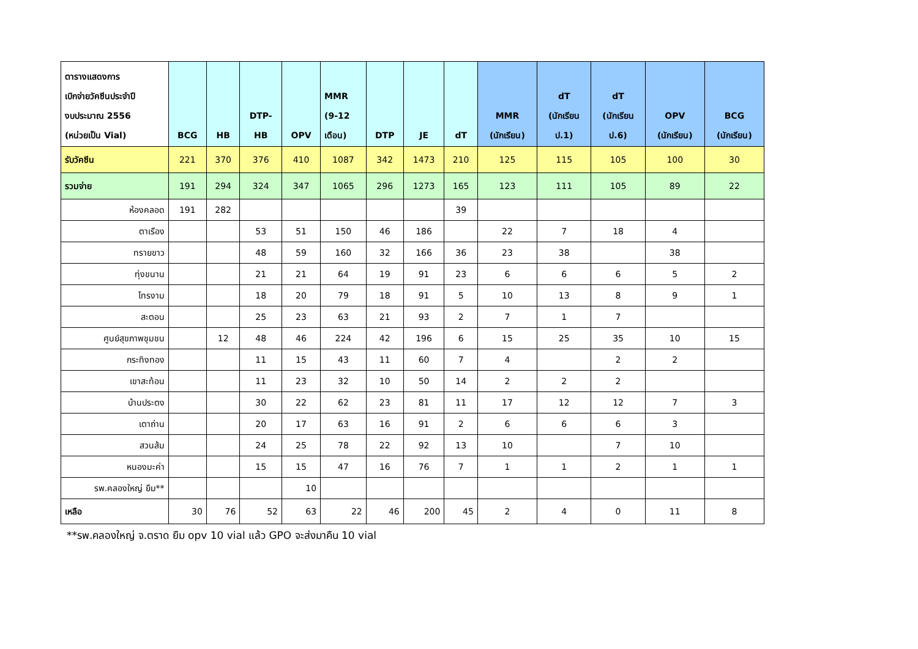| ตารางแสดงการ เบิกจ่ายวัคซีนประจำปี งบประมาณ 2556 (หน่วยเป็น Vial) | BCG | HB | DTP- HB | OPV | MMR (9-12 เดือน) | DTP | JE | dT | MMR (นักเรียน) | dT (นักเรียน ป.1) | dT (นักเรียน ป.6) | OPV (นักเรียน) | BCG (นักเรียน) |
| --- | --- | --- | --- | --- | --- | --- | --- | --- | --- | --- | --- | --- | --- |
| รับวัคซีน | 221 | 370 | 376 | 410 | 1087 | 342 | 1473 | 210 | 125 | 115 | 105 | 100 | 30 |
| รวมจ่าย | 191 | 294 | 324 | 347 | 1065 | 296 | 1273 | 165 | 123 | 111 | 105 | 89 | 22 |
| ห้องคลอด | 191 | 282 | | | | | | 39 | | | | | |
| ตาเรือง | | | 53 | 51 | 150 | 46 | 186 | | 22 | 7 | 18 | 4 | |
| ทรายขาว | | | 48 | 59 | 160 | 32 | 166 | 36 | 23 | 38 | | 38 | |
| ทุ่งขนาน | | | 21 | 21 | 64 | 19 | 91 | 23 | 6 | 6 | 6 | 5 | 2 |
| ไทรงาม | | | 18 | 20 | 79 | 18 | 91 | 5 | 10 | 13 | 8 | 9 | 1 |
| สะตอน | | | 25 | 23 | 63 | 21 | 93 | 2 | 7 | 1 | 7 | | |
| ศูนย์สุขภาพชุมชน | | 12 | 48 | 46 | 224 | 42 | 196 | 6 | 15 | 25 | 35 | 10 | 15 |
| กระทิงทอง | | | 11 | 15 | 43 | 11 | 60 | 7 | 4 | | 2 | 2 | |
| เขาสะท้อน | | | 11 | 23 | 32 | 10 | 50 | 14 | 2 | 2 | 2 | | |
| บ้านประตง | | | 30 | 22 | 62 | 23 | 81 | 11 | 17 | 12 | 12 | 7 | 3 |
| เตาถ่าน | | | 20 | 17 | 63 | 16 | 91 | 2 | 6 | 6 | 6 | 3 | |
| สวนส้ม | | | 24 | 25 | 78 | 22 | 92 | 13 | 10 | | 7 | 10 | |
| หนองมะค่า | | | 15 | 15 | 47 | 16 | 76 | 7 | 1 | 1 | 2 | 1 | 1 |
| รพ.คลองใหญ่ ยืม** | | | | 10 | | | | | | | | | |
| เหลือ | 30 | 76 | 52 | 63 | 22 | 46 | 200 | 45 | 2 | 4 | 0 | 11 | 8 |
**รพ.คลองใหญ่ จ.ตราด ยืม opv 10 vial แล้ว GPO จะส่งมาคืน 10 vial